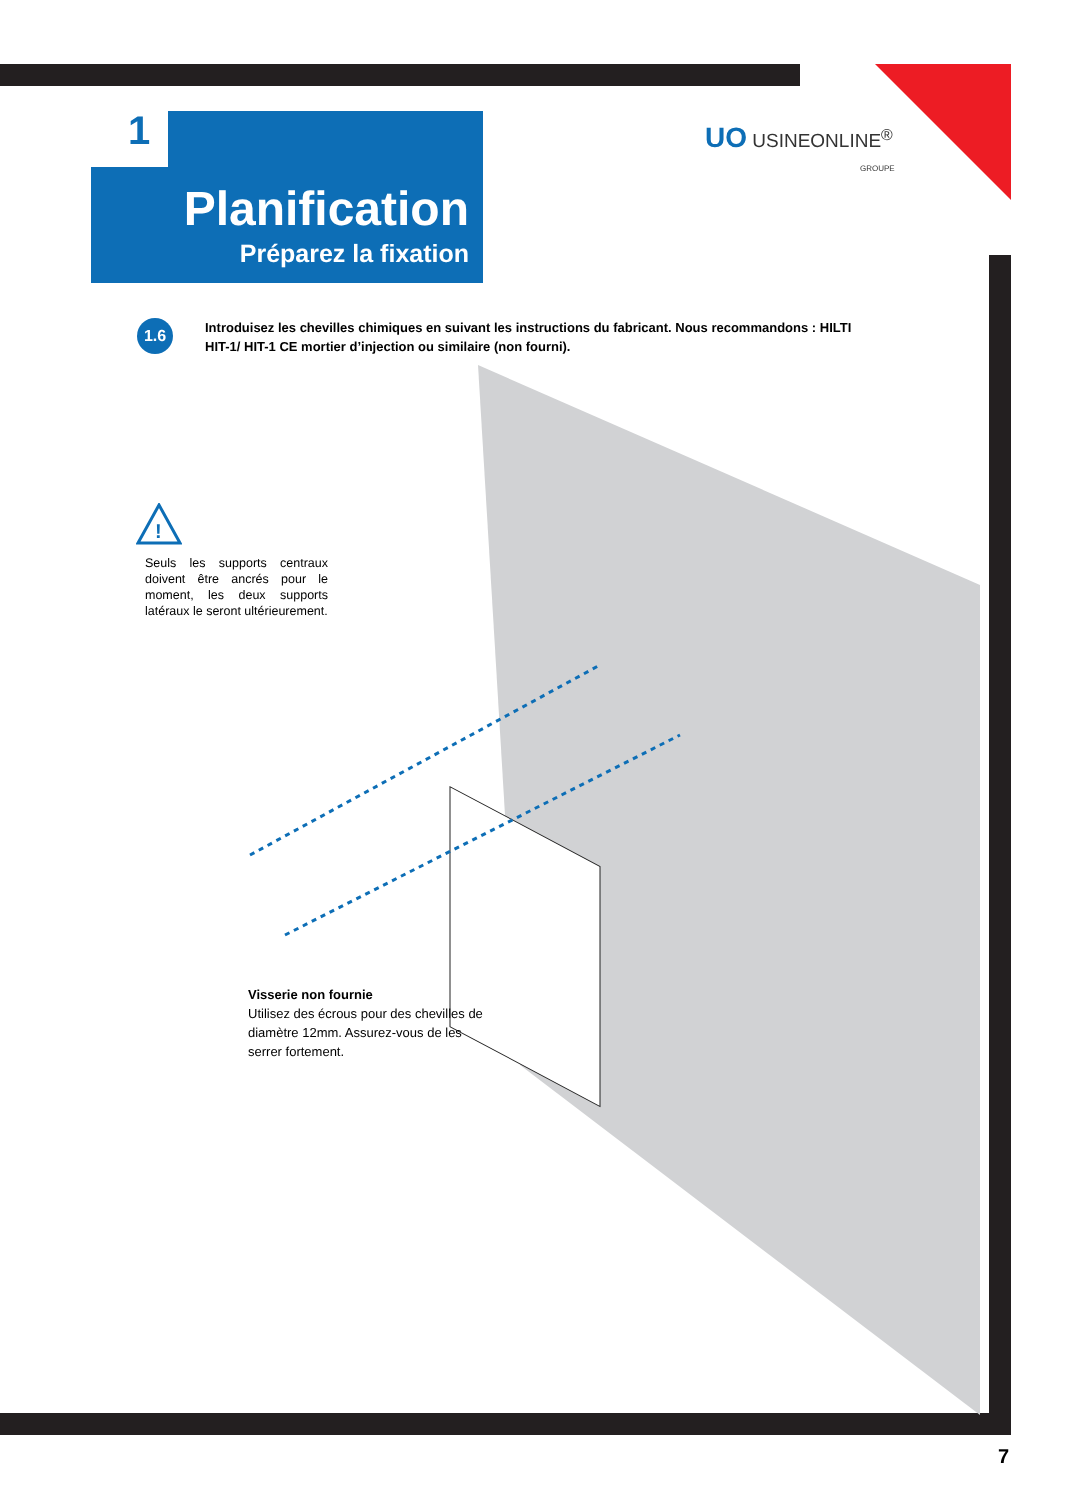1
Planification
Préparez la fixation
UO USINEONLINE<sup>®</sup>
GROUPE
1.6
Introduisez les chevilles chimiques en suivant les instructions du fabricant. Nous recommandons : HILTI HIT-1/ HIT-1 CE mortier d’injection ou similaire (non fourni).
!
Seuls les supports centraux doivent être ancrés pour le moment, les deux supports latéraux le seront ultérieurement.
Visserie non fournie
Utilisez des écrous pour des chevilles de diamètre 12mm. Assurez-vous de les serrer fortement.
7